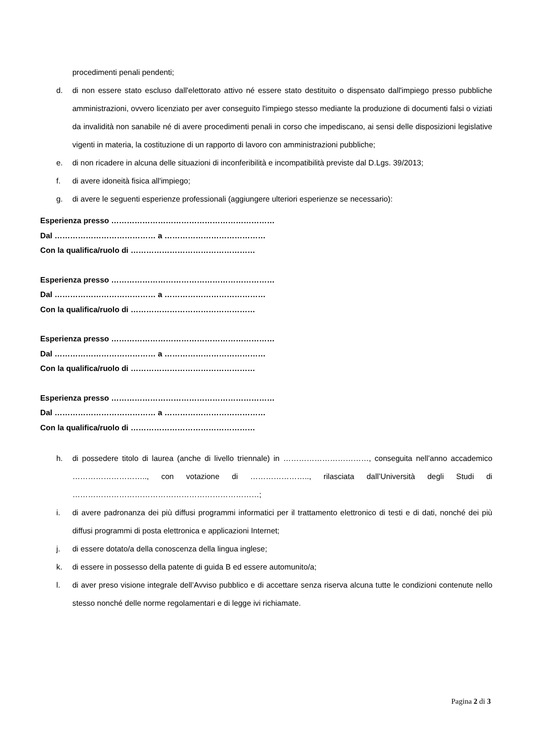procedimenti penali pendenti;
d. di non essere stato escluso dall'elettorato attivo né essere stato destituito o dispensato dall'impiego presso pubbliche amministrazioni, ovvero licenziato per aver conseguito l'impiego stesso mediante la produzione di documenti falsi o viziati da invalidità non sanabile né di avere procedimenti penali in corso che impediscano, ai sensi delle disposizioni legislative vigenti in materia, la costituzione di un rapporto di lavoro con amministrazioni pubbliche;
e. di non ricadere in alcuna delle situazioni di inconferibilità e incompatibilità previste dal D.Lgs. 39/2013;
f. di avere idoneità fisica all'impiego;
g. di avere le seguenti esperienze professionali (aggiungere ulteriori esperienze se necessario):
Esperienza presso ………………………………………………………
Dal ………………………………… a …………………………………
Con la qualifica/ruolo di …………………………………………
Esperienza presso ………………………………………………………
Dal ………………………………… a …………………………………
Con la qualifica/ruolo di …………………………………………
Esperienza presso ………………………………………………………
Dal ………………………………… a …………………………………
Con la qualifica/ruolo di …………………………………………
Esperienza presso ………………………………………………………
Dal ………………………………… a …………………………………
Con la qualifica/ruolo di …………………………………………
h. di possedere titolo di laurea (anche di livello triennale) in ……………………………, conseguita nell’anno accademico ……………………….., con votazione di ………………….., rilasciata dall’Università degli Studi di ………………………………………………………………;
i. di avere padronanza dei più diffusi programmi informatici per il trattamento elettronico di testi e di dati, nonché dei più diffusi programmi di posta elettronica e applicazioni Internet;
j. di essere dotato/a della conoscenza della lingua inglese;
k. di essere in possesso della patente di guida B ed essere automunito/a;
l. di aver preso visione integrale dell’Avviso pubblico e di accettare senza riserva alcuna tutte le condizioni contenute nello stesso nonché delle norme regolamentari e di legge ivi richiamate.
Pagina 2 di 3